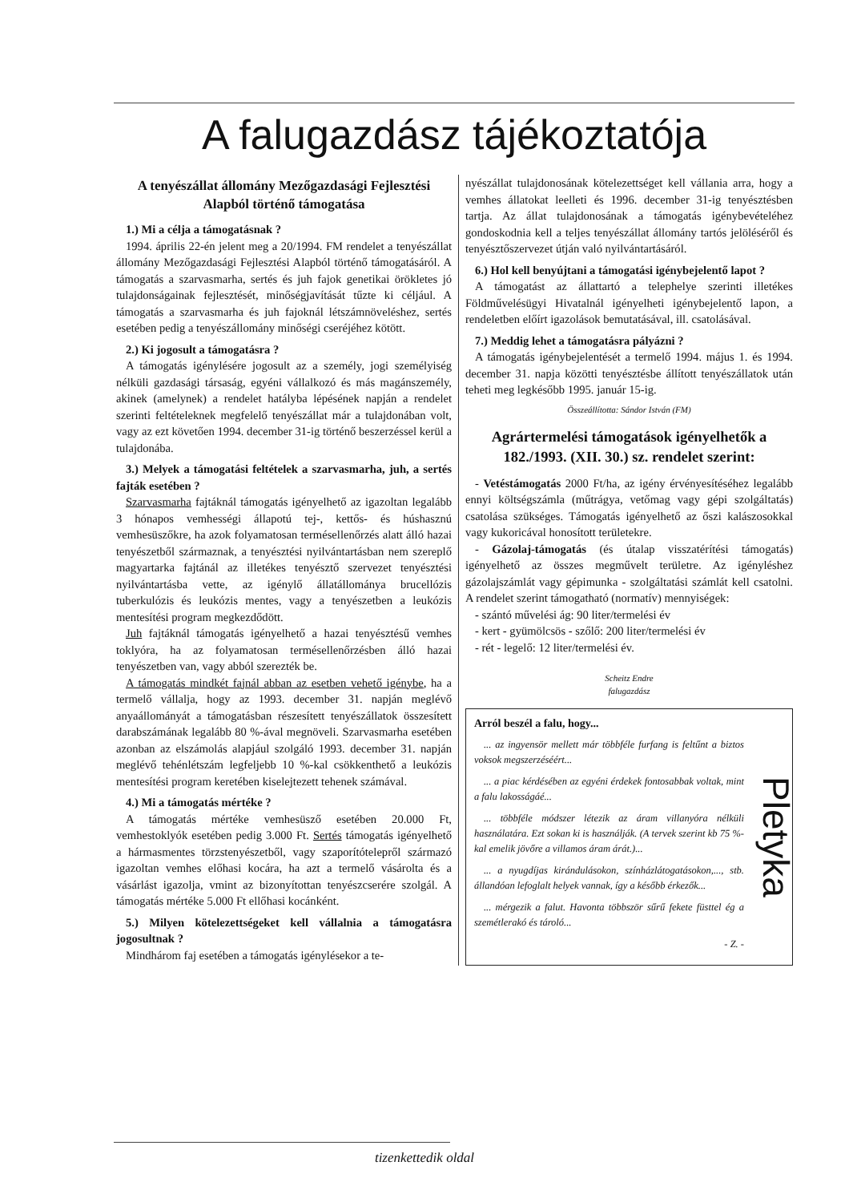A falugazdász tájékoztatója
A tenyészállat állomány Mezőgazdasági Fejlesztési Alapból történő támogatása
1.) Mi a célja a támogatásnak ?
1994. április 22-én jelent meg a 20/1994. FM rendelet a tenyészállat állomány Mezőgazdasági Fejlesztési Alapból történő támogatásáról. A támogatás a szarvasmarha, sertés és juh fajok genetikai örökletes jó tulajdonságainak fejlesztését, minőségjavítását tűzte ki céljául. A támogatás a szarvasmarha és juh fajoknál létszámnöveléshez, sertés esetében pedig a tenyészállomány minőségi cseréjéhez kötött.
2.) Ki jogosult a támogatásra ?
A támogatás igénylésére jogosult az a személy, jogi személyiség nélküli gazdasági társaság, egyéni vállalkozó és más magánszemély, akinek (amelynek) a rendelet hatálybа lépésének napján a rendelet szerinti feltételeknek megfelelő tenyészállat már a tulajdonában volt, vagy az ezt követően 1994. december 31-ig történő beszerzéssel kerül a tulajdonába.
3.) Melyek a támogatási feltételek a szarvasmarha, juh, a sertés fajták esetében ?
Szarvasmarha fajtáknál támogatás igényelhető az igazoltan legalább 3 hónapos vemhességi állapotú tej-, kettős- és húshasznú vemhesüszőkre, ha azok folyamatosan termésellenőrzés alatt álló hazai tenyészetből származnak, a tenyésztési nyilvántartásban nem szereplő magyartarka fajtánál az illetékes tenyésztő szervezet tenyésztési nyilvántartásba vette, az igénylő állatállománya brucellózis tuberkulózis és leukózis mentes, vagy a tenyészetben a leukózis mentesítési program megkezdődött.
Juh fajtáknál támogatás igényelhető a hazai tenyésztésű vemhes toklyóra, ha az folyamatosan termésellenőrzésben álló hazai tenyészetben van, vagy abból szerezték be.
A támogatás mindkét fajnál abban az esetben vehető igénybe, ha a termelő vállalja, hogy az 1993. december 31. napján meglévő anyaállományát a támogatásban részesített tenyészállatok összesített darabszámának legalább 80 %-ával megnöveli. Szarvasmarha esetében azonban az elszámolás alapjául szolgáló 1993. december 31. napján meglévő tehénlétszám legfeljebb 10 %-kal csökkenthető a leukózis mentesítési program keretében kiselejtezett tehenek számával.
4.) Mi a támogatás mértéke ?
A támogatás mértéke vemhesüsző esetében 20.000 Ft, vemhestoklyók esetében pedig 3.000 Ft. Sertés támogatás igényelhető a hármasmentes törzstenyészetből, vagy szaporítótelepről származó igazoltan vemhes előhasi kocára, ha azt a termelő vásárolta és a vásárlást igazolja, vmint az bizonyítottan tenyészcserére szolgál. A támogatás mértéke 5.000 Ft ellőhasi kocánként.
5.) Milyen kötelezettségeket kell vállalnia a támogatásra jogosultnak ?
Mindhárom faj esetében a támogatás igénylésekor a te-
nyészállat tulajdonosának kötelezettséget kell vállania arra, hogy a vemhes állatokat leelleti és 1996. december 31-ig tenyésztésben tartja. Az állat tulajdonosának a támogatás igénybevételéhez gondoskodnia kell a teljes tenyészállat állomány tartós jelöléséről és tenyésztőszervezet útján való nyilvántartásáról.
6.) Hol kell benyújtani a támogatási igénybejelentő lapot ?
A támogatást az állattartó a telephelye szerinti illetékes Földművelésügyi Hivatalnál igényelheti igénybejelentő lapon, a rendeletben előírt igazolások bemutatásával, ill. csatolásával.
7.) Meddig lehet a támogatásra pályázni ?
A támogatás igénybejelentését a termelő 1994. május 1. és 1994. december 31. napja közötti tenyésztésbe állított tenyészállatok után teheti meg legkésőbb 1995. január 15-ig.
Összeállította: Sándor István (FM)
Agrártermelési támogatások igényelhetők a 182./1993. (XII. 30.) sz. rendelet szerint:
- Vetéstámogatás 2000 Ft/ha, az igény érvényesítéséhez legalább ennyi költségszámla (műtrágya, vetőmag vagy gépi szolgáltatás) csatolása szükséges. Támogatás igényelhető az őszi kalászosokkal vagy kukoricával honosított területekre.
- Gázolaj-támogatás (és útalap visszatérítési támogatás) igényelhető az összes megművelt területre. Az igényléshez gázolajszámlát vagy gépimunka - szolgáltatási számlát kell csatolni. A rendelet szerint támogatható (normatív) mennyiségek:
- szántó művelési ág: 90 liter/termelési év
- kert - gyümölcsös - szőlő: 200 liter/termelési év
- rét - legelő: 12 liter/termelési év.
Scheitz Endre
falugazdász
Arról beszél a falu, hogy...
... az ingyensör mellett már többféle furfang is feltűnt a biztos voksok megszerzéséért...
... a piac kérdésében az egyéni érdekek fontosabbak voltak, mint a falu lakosságáé...
... többféle módszer létezik az áram villanyóra nélküli használatára. Ezt sokan ki is használják. (A tervek szerint kb 75 %-kal emelik jövőre a villamos áram árát.)...
... a nyugdíjas kirándulásokon, színházlátogatásokon,..., stb. állandóan lefoglalt helyek vannak, így a később érkezők...
... mérgezik a falut. Havonta többször sűrű fekete füsttel ég a szemétlerakó és tároló...
- Z. -
Pletyka
tizenkettedik oldal